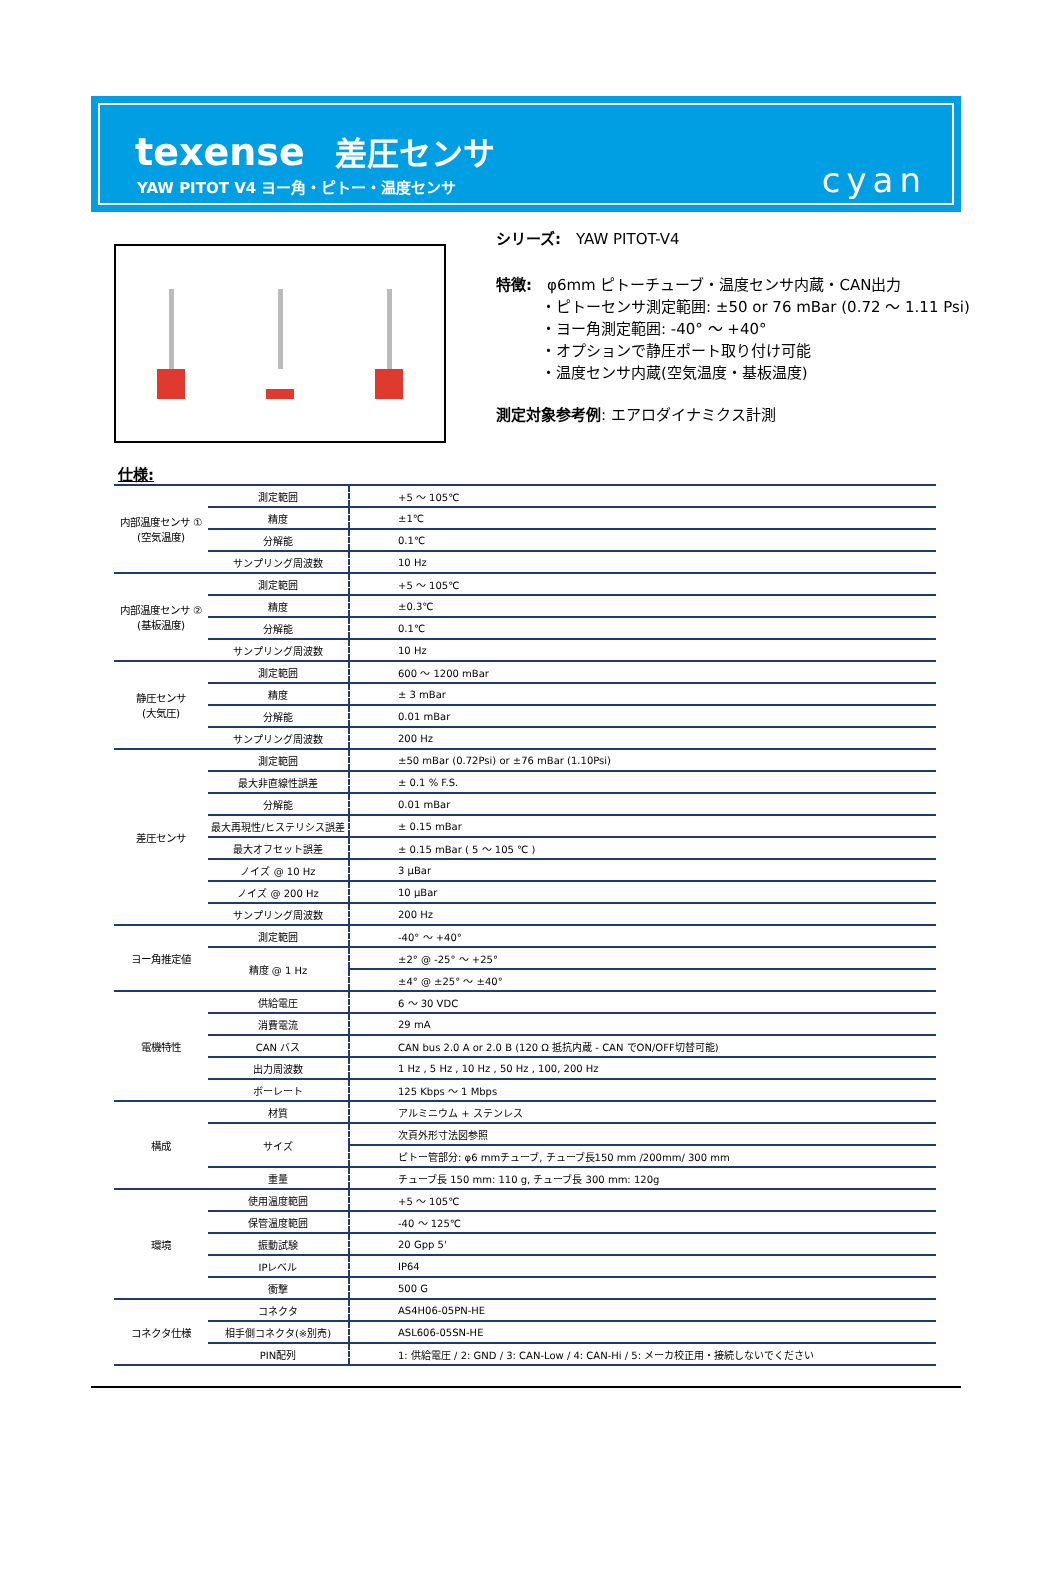texense 差圧センサ
YAW PITOT V4 ヨー角・ピトー・温度センサ
cyan
シリーズ:　YAW PITOT-V4
特徴:　φ6mm ピトーチューブ・温度センサ内蔵・CAN出力
　　　・ピトーセンサ測定範囲: ±50 or 76 mBar (0.72 ～ 1.11 Psi)
　　　・ヨー角測定範囲: -40° ～ +40°
　　　・オプションで静圧ポート取り付け可能
　　　・温度センサ内蔵(空気温度・基板温度)
測定対象参考例: エアロダイナミクス計測
仕様:
| 内部温度センサ ① (空気温度) | 測定範囲 | +5 ～ 105℃ |
| | 精度 | ±1℃ |
| | 分解能 | 0.1℃ |
| | サンプリング周波数 | 10 Hz |
| 内部温度センサ ② (基板温度) | 測定範囲 | +5 ～ 105℃ |
| | 精度 | ±0.3℃ |
| | 分解能 | 0.1℃ |
| | サンプリング周波数 | 10 Hz |
| 静圧センサ (大気圧) | 測定範囲 | 600 ～ 1200 mBar |
| | 精度 | ± 3 mBar |
| | 分解能 | 0.01 mBar |
| | サンプリング周波数 | 200 Hz |
| 差圧センサ | 測定範囲 | ±50 mBar (0.72Psi) or ±76 mBar (1.10Psi) |
| | 最大非直線性誤差 | ± 0.1 % F.S. |
| | 分解能 | 0.01 mBar |
| | 最大再現性/ヒステリシス誤差 | ± 0.15 mBar |
| | 最大オフセット誤差 | ± 0.15 mBar ( 5 ～ 105 ℃ ) |
| | ノイズ @ 10 Hz | 3 μBar |
| | ノイズ @ 200 Hz | 10 μBar |
| | サンプリング周波数 | 200 Hz |
| ヨー角推定値 | 測定範囲 | -40° ～ +40° |
| | 精度 @ 1 Hz | ±2° @ -25° ～ +25° |
| | | ±4° @ ±25° ～ ±40° |
| 電機特性 | 供給電圧 | 6 ～ 30 VDC |
| | 消費電流 | 29 mA |
| | CAN バス | CAN bus 2.0 A or 2.0 B (120 Ω 抵抗内蔵 - CAN でON/OFF切替可能) |
| | 出力周波数 | 1 Hz , 5 Hz , 10 Hz , 50 Hz , 100, 200 Hz |
| | ボーレート | 125 Kbps ～ 1 Mbps |
| 構成 | 材質 | アルミニウム + ステンレス |
| | サイズ | 次頁外形寸法図参照 |
| | | ピトー管部分: φ6 mmチューブ, チューブ長150 mm /200mm/ 300 mm |
| | 重量 | チューブ長 150 mm: 110 g, チューブ長 300 mm: 120g |
| 環境 | 使用温度範囲 | +5 ～ 105℃ |
| | 保管温度範囲 | -40 ～ 125℃ |
| | 振動試験 | 20 Gpp 5' |
| | IPレベル | IP64 |
| | 衝撃 | 500 G |
| コネクタ仕様 | コネクタ | AS4H06-05PN-HE |
| | 相手側コネクタ(※別売) | ASL606-05SN-HE |
| | PIN配列 | 1: 供給電圧 / 2: GND / 3: CAN-Low / 4: CAN-Hi / 5: メーカ校正用・接続しないでください |